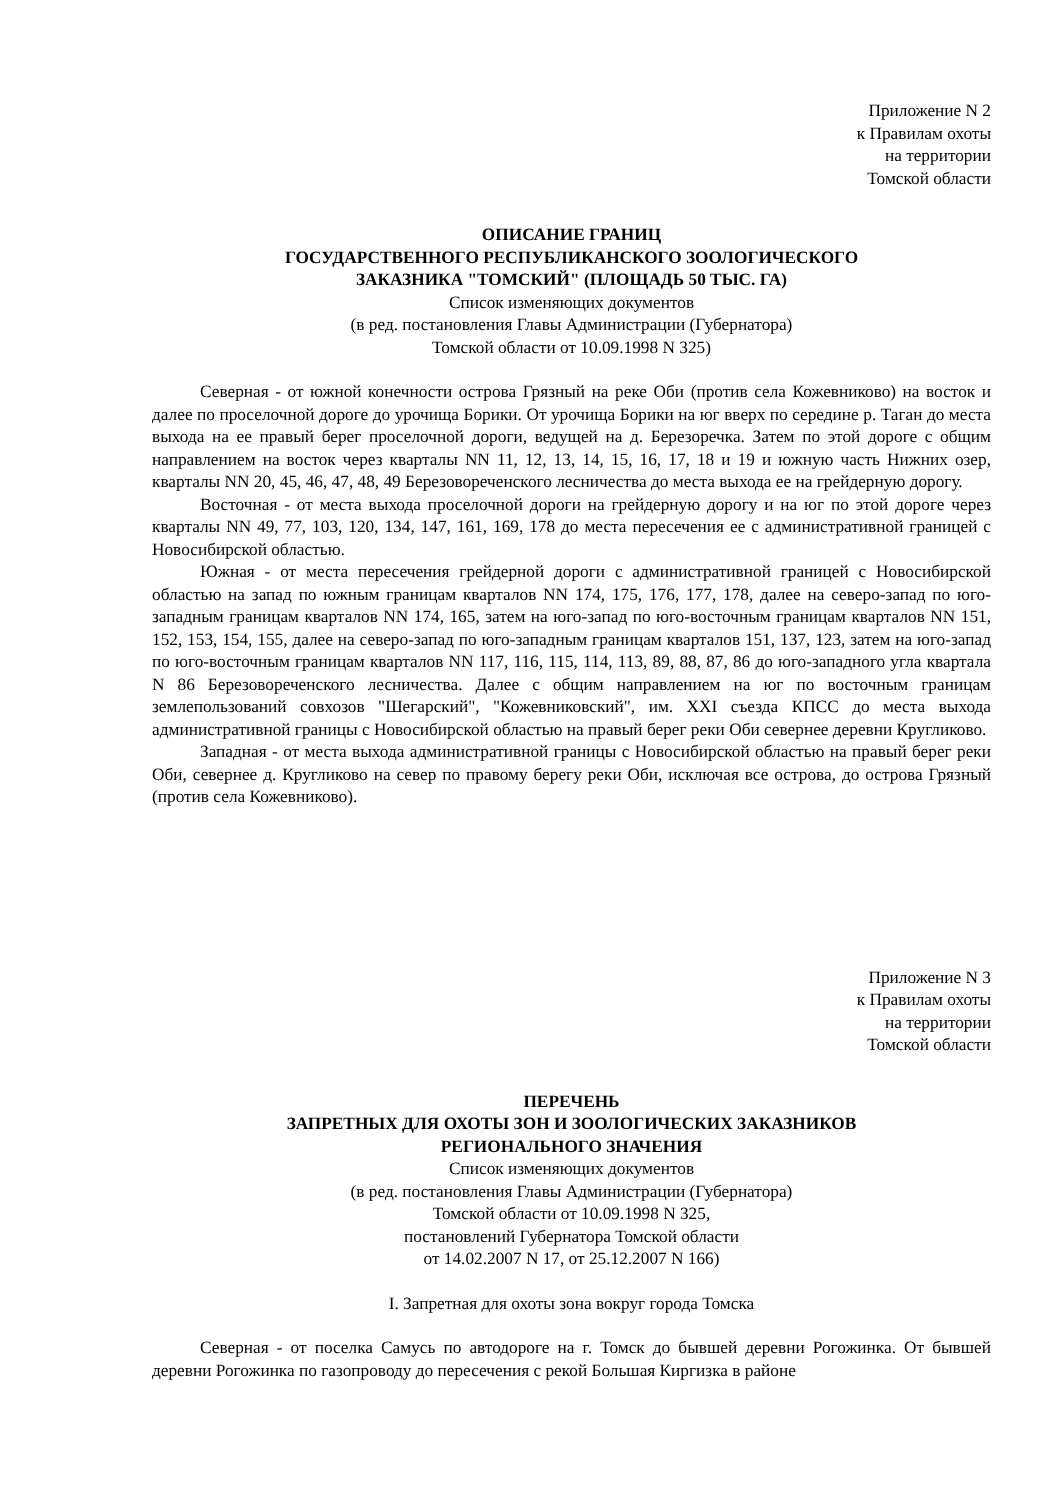Приложение N 2
к Правилам охоты
на территории
Томской области
ОПИСАНИЕ ГРАНИЦ
ГОСУДАРСТВЕННОГО РЕСПУБЛИКАНСКОГО ЗООЛОГИЧЕСКОГО
ЗАКАЗНИКА "ТОМСКИЙ" (ПЛОЩАДЬ 50 ТЫС. ГА)
Список изменяющих документов
(в ред. постановления Главы Администрации (Губернатора)
Томской области от 10.09.1998 N 325)
Северная - от южной конечности острова Грязный на реке Оби (против села Кожевниково) на восток и далее по проселочной дороге до урочища Борики. От урочища Борики на юг вверх по середине р. Таган до места выхода на ее правый берег проселочной дороги, ведущей на д. Березоречка. Затем по этой дороге с общим направлением на восток через кварталы NN 11, 12, 13, 14, 15, 16, 17, 18 и 19 и южную часть Нижних озер, кварталы NN 20, 45, 46, 47, 48, 49 Березовореченского лесничества до места выхода ее на грейдерную дорогу.
Восточная - от места выхода проселочной дороги на грейдерную дорогу и на юг по этой дороге через кварталы NN 49, 77, 103, 120, 134, 147, 161, 169, 178 до места пересечения ее с административной границей с Новосибирской областью.
Южная - от места пересечения грейдерной дороги с административной границей с Новосибирской областью на запад по южным границам кварталов NN 174, 175, 176, 177, 178, далее на северо-запад по юго-западным границам кварталов NN 174, 165, затем на юго-запад по юго-восточным границам кварталов NN 151, 152, 153, 154, 155, далее на северо-запад по юго-западным границам кварталов 151, 137, 123, затем на юго-запад по юго-восточным границам кварталов NN 117, 116, 115, 114, 113, 89, 88, 87, 86 до юго-западного угла квартала N 86 Березовореченского лесничества. Далее с общим направлением на юг по восточным границам землепользований совхозов "Шегарский", "Кожевниковский", им. XXI съезда КПСС до места выхода административной границы с Новосибирской областью на правый берег реки Оби севернее деревни Кругликово.
Западная - от места выхода административной границы с Новосибирской областью на правый берег реки Оби, севернее д. Кругликово на север по правому берегу реки Оби, исключая все острова, до острова Грязный (против села Кожевниково).
Приложение N 3
к Правилам охоты
на территории
Томской области
ПЕРЕЧЕНЬ
ЗАПРЕТНЫХ ДЛЯ ОХОТЫ ЗОН И ЗООЛОГИЧЕСКИХ ЗАКАЗНИКОВ
РЕГИОНАЛЬНОГО ЗНАЧЕНИЯ
Список изменяющих документов
(в ред. постановления Главы Администрации (Губернатора)
Томской области от 10.09.1998 N 325,
постановлений Губернатора Томской области
от 14.02.2007 N 17, от 25.12.2007 N 166)
I. Запретная для охоты зона вокруг города Томска
Северная - от поселка Самусь по автодороге на г. Томск до бывшей деревни Рогожинка. От бывшей деревни Рогожинка по газопроводу до пересечения с рекой Большая Киргизка в районе